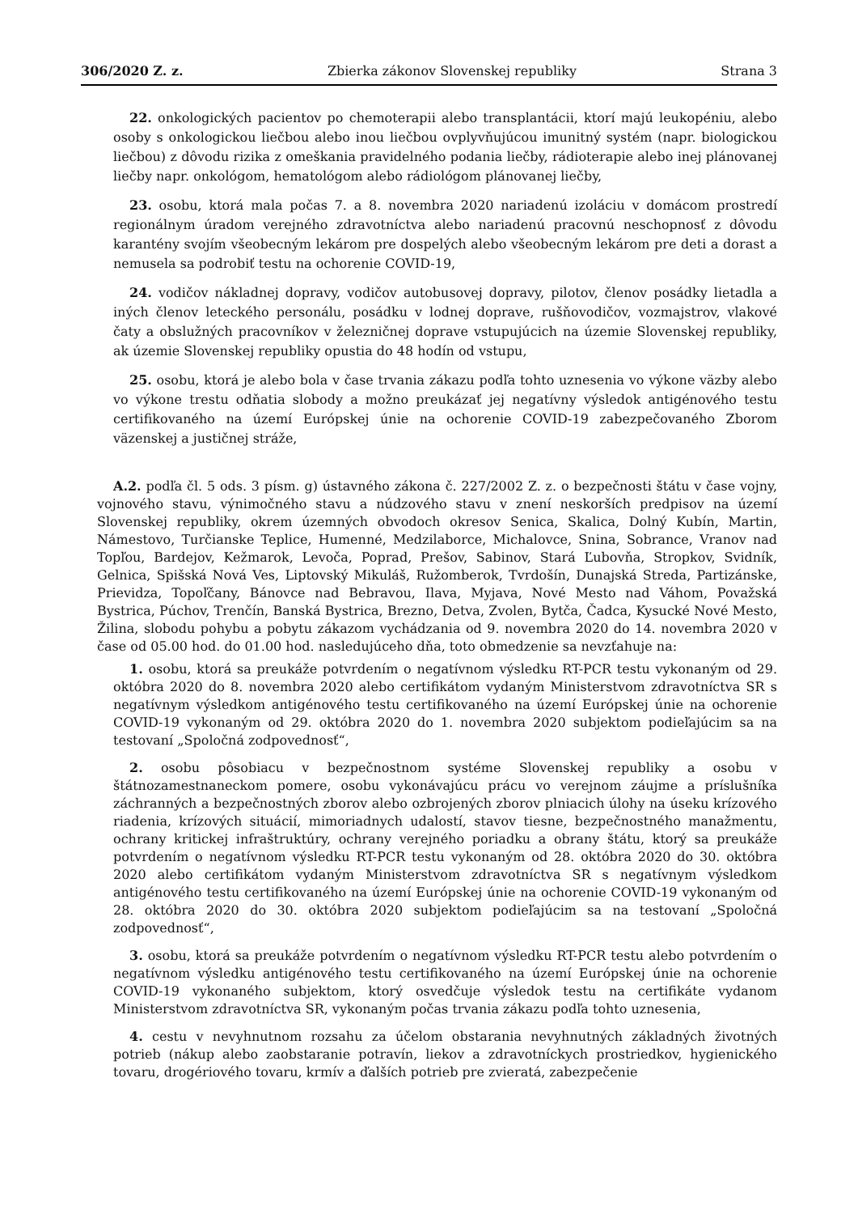306/2020 Z. z. Zbierka zákonov Slovenskej republiky Strana 3
22. onkologických pacientov po chemoterapii alebo transplantácii, ktorí majú leukopéniu, alebo osoby s onkologickou liečbou alebo inou liečbou ovplyvňujúcou imunitný systém (napr. biologickou liečbou) z dôvodu rizika z omeškania pravidelného podania liečby, rádioterapie alebo inej plánovanej liečby napr. onkológom, hematológom alebo rádiológom plánovanej liečby,
23. osobu, ktorá mala počas 7. a 8. novembra 2020 nariadenú izoláciu v domácom prostredí regionálnym úradom verejného zdravotníctva alebo nariadenú pracovnú neschopnosť z dôvodu karantény svojím všeobecným lekárom pre dospelých alebo všeobecným lekárom pre deti a dorast a nemusela sa podrobiť testu na ochorenie COVID-19,
24. vodičov nákladnej dopravy, vodičov autobusovej dopravy, pilotov, členov posádky lietadla a iných členov leteckého personálu, posádku v lodnej doprave, rušňovodičov, vozmajstrov, vlakové čaty a obslužných pracovníkov v železničnej doprave vstupujúcich na územie Slovenskej republiky, ak územie Slovenskej republiky opustia do 48 hodín od vstupu,
25. osobu, ktorá je alebo bola v čase trvania zákazu podľa tohto uznesenia vo výkone väzby alebo vo výkone trestu odňatia slobody a možno preukázať jej negatívny výsledok antigénového testu certifikovaného na území Európskej únie na ochorenie COVID-19 zabezpečovaného Zborom väzenskej a justičnej stráže,
A.2. podľa čl. 5 ods. 3 písm. g) ústavného zákona č. 227/2002 Z. z. o bezpečnosti štátu v čase vojny, vojnového stavu, výnimočného stavu a núdzového stavu v znení neskorších predpisov na území Slovenskej republiky, okrem územných obvodoch okresov Senica, Skalica, Dolný Kubín, Martin, Námestovo, Turčianske Teplice, Humenné, Medzilaborce, Michalovce, Snina, Sobrance, Vranov nad Topľou, Bardejov, Kežmarok, Levoča, Poprad, Prešov, Sabinov, Stará Ľubovňa, Stropkov, Svidník, Gelnica, Spišská Nová Ves, Liptovský Mikuláš, Ružomberok, Tvrdošín, Dunajská Streda, Partizánske, Prievidza, Topoľčany, Bánovce nad Bebravou, Ilava, Myjava, Nové Mesto nad Váhom, Považská Bystrica, Púchov, Trenčín, Banská Bystrica, Brezno, Detva, Zvolen, Bytča, Čadca, Kysucké Nové Mesto, Žilina, slobodu pohybu a pobytu zákazom vychádzania od 9. novembra 2020 do 14. novembra 2020 v čase od 05.00 hod. do 01.00 hod. nasledujúceho dňa, toto obmedzenie sa nevzťahuje na:
1. osobu, ktorá sa preukáže potvrdením o negatívnom výsledku RT-PCR testu vykonaným od 29. októbra 2020 do 8. novembra 2020 alebo certifikátom vydaným Ministerstvom zdravotníctva SR s negatívnym výsledkom antigénového testu certifikovaného na území Európskej únie na ochorenie COVID-19 vykonaným od 29. októbra 2020 do 1. novembra 2020 subjektom podieľajúcim sa na testovaní „Spoločná zodpovednosť“,
2. osobu pôsobiacu v bezpečnostnom systéme Slovenskej republiky a osobu v štátnozamestnaneckom pomere, osobu vykonávajúcu prácu vo verejnom záujme a príslušníka záchranných a bezpečnostných zborov alebo ozbrojených zborov plniacich úlohy na úseku krízového riadenia, krízových situácií, mimoriadnych udalostí, stavov tiesne, bezpečnostného manažmentu, ochrany kritickej infraštruktúry, ochrany verejného poriadku a obrany štátu, ktorý sa preukáže potvrdením o negatívnom výsledku RT-PCR testu vykonaným od 28. októbra 2020 do 30. októbra 2020 alebo certifikátom vydaným Ministerstvom zdravotníctva SR s negatívnym výsledkom antigénového testu certifikovaného na území Európskej únie na ochorenie COVID-19 vykonaným od 28. októbra 2020 do 30. októbra 2020 subjektom podieľajúcim sa na testovaní „Spoločná zodpovednosť“,
3. osobu, ktorá sa preukáže potvrdením o negatívnom výsledku RT-PCR testu alebo potvrdením o negatívnom výsledku antigénového testu certifikovaného na území Európskej únie na ochorenie COVID-19 vykonaného subjektom, ktorý osvedčuje výsledok testu na certifikáte vydanom Ministerstvom zdravotníctva SR, vykonaným počas trvania zákazu podľa tohto uznesenia,
4. cestu v nevyhnutnom rozsahu za účelom obstarania nevyhnutných základných životných potrieb (nákup alebo zaobstaranie potravín, liekov a zdravotníckych prostriedkov, hygienického tovaru, drogériového tovaru, krmív a ďalších potrieb pre zvieratá, zabezpečenie